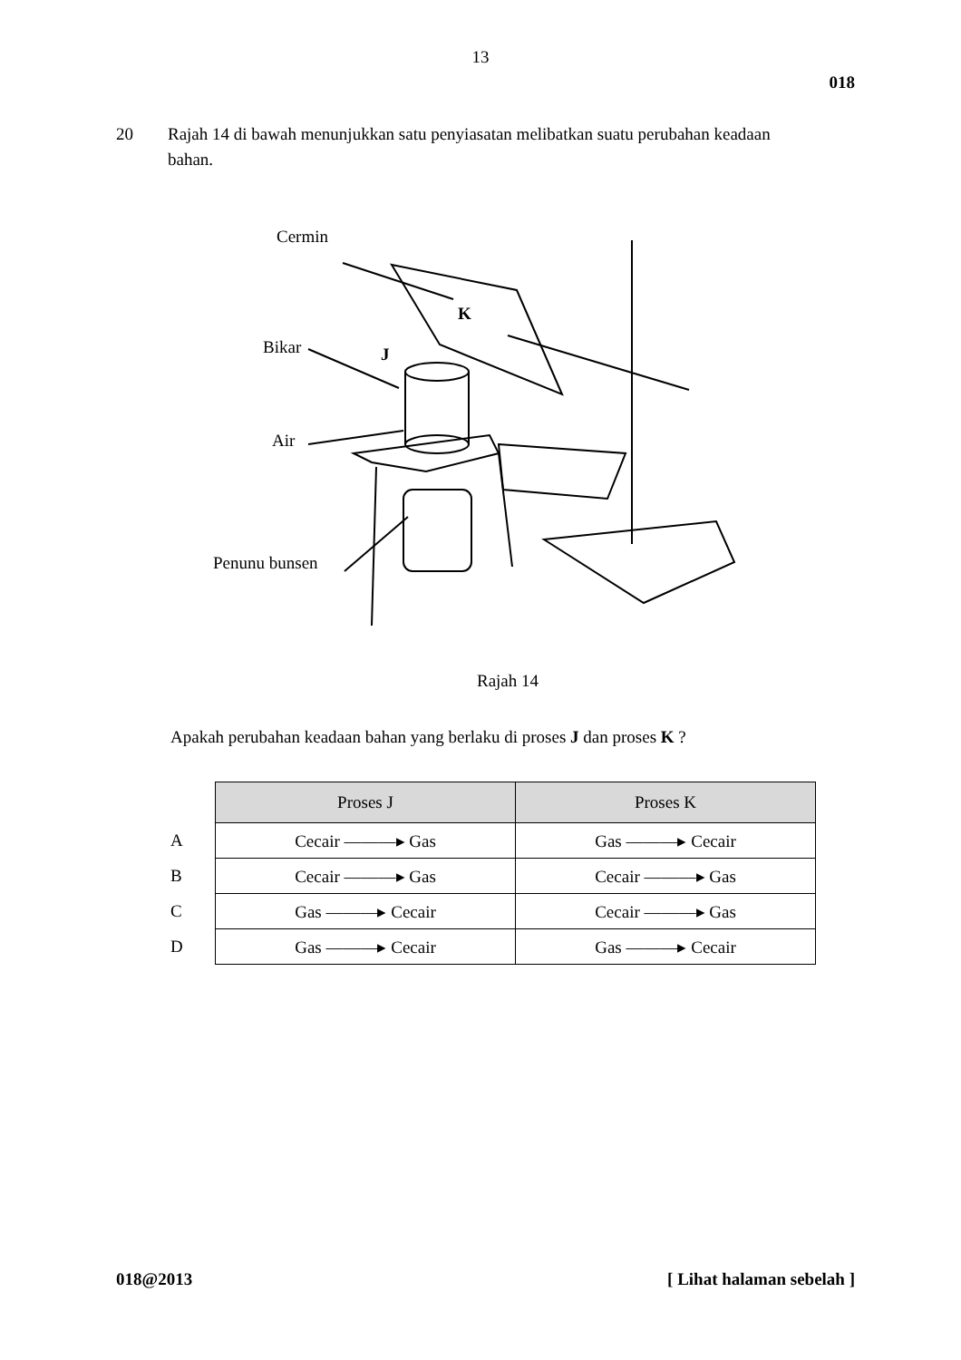13
018
20 Rajah 14 di bawah menunjukkan satu penyiasatan melibatkan suatu perubahan keadaan bahan.
Cermin
Bikar J
K
Air
Penunu bunsen
Rajah 14
Apakah perubahan keadaan bahan yang berlaku di proses J dan proses K ?
| | Proses J | Proses K |
| --- | --- | --- |
| A | Cecair ———▸ Gas | Gas ———▸ Cecair |
| B | Cecair ———▸ Gas | Cecair ———▸ Gas |
| C | Gas ———▸ Cecair | Cecair ———▸ Gas |
| D | Gas ———▸ Cecair | Gas ———▸ Cecair |
018@2013 [ Lihat halaman sebelah ]